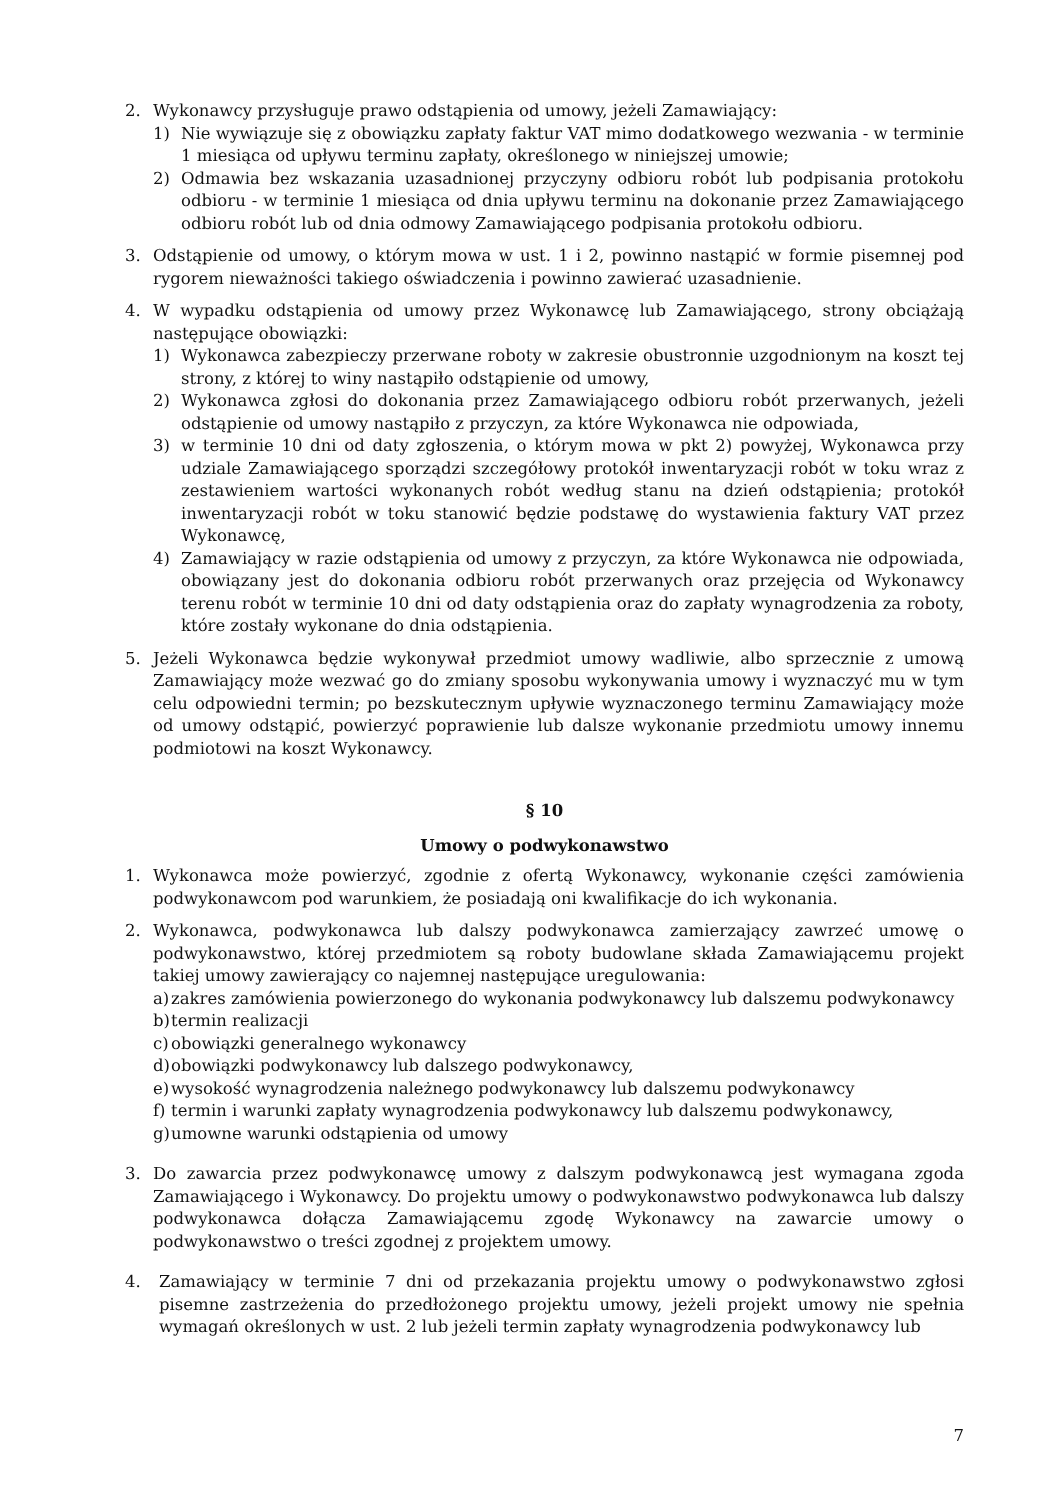2. Wykonawcy przysługuje prawo odstąpienia od umowy, jeżeli Zamawiający:
1) Nie wywiązuje się z obowiązku zapłaty faktur VAT mimo dodatkowego wezwania - w terminie 1 miesiąca od upływu terminu zapłaty, określonego w niniejszej umowie;
2) Odmawia bez wskazania uzasadnionej przyczyny odbioru robót lub podpisania protokołu odbioru - w terminie 1 miesiąca od dnia upływu terminu na dokonanie przez Zamawiającego odbioru robót lub od dnia odmowy Zamawiającego podpisania protokołu odbioru.
3. Odstąpienie od umowy, o którym mowa w ust. 1 i 2, powinno nastąpić w formie pisemnej pod rygorem nieważności takiego oświadczenia i powinno zawierać uzasadnienie.
4. W wypadku odstąpienia od umowy przez Wykonawcę lub Zamawiającego, strony obciążają następujące obowiązki:
1) Wykonawca zabezpieczy przerwane roboty w zakresie obustronnie uzgodnionym na koszt tej strony, z której to winy nastąpiło odstąpienie od umowy,
2) Wykonawca zgłosi do dokonania przez Zamawiającego odbioru robót przerwanych, jeżeli odstąpienie od umowy nastąpiło z przyczyn, za które Wykonawca nie odpowiada,
3) w terminie 10 dni od daty zgłoszenia, o którym mowa w pkt 2) powyżej, Wykonawca przy udziale Zamawiającego sporządzi szczegółowy protokół inwentaryzacji robót w toku wraz z zestawieniem wartości wykonanych robót według stanu na dzień odstąpienia; protokół inwentaryzacji robót w toku stanowić będzie podstawę do wystawienia faktury VAT przez Wykonawcę,
4) Zamawiający w razie odstąpienia od umowy z przyczyn, za które Wykonawca nie odpowiada, obowiązany jest do dokonania odbioru robót przerwanych oraz przejęcia od Wykonawcy terenu robót w terminie 10 dni od daty odstąpienia oraz do zapłaty wynagrodzenia za roboty, które zostały wykonane do dnia odstąpienia.
5. Jeżeli Wykonawca będzie wykonywał przedmiot umowy wadliwie, albo sprzecznie z umową Zamawiający może wezwać go do zmiany sposobu wykonywania umowy i wyznaczyć mu w tym celu odpowiedni termin; po bezskutecznym upływie wyznaczonego terminu Zamawiający może od umowy odstąpić, powierzyć poprawienie lub dalsze wykonanie przedmiotu umowy innemu podmiotowi na koszt Wykonawcy.
§ 10
Umowy o podwykonawstwo
1. Wykonawca może powierzyć, zgodnie z ofertą Wykonawcy, wykonanie części zamówienia podwykonawcom pod warunkiem, że posiadają oni kwalifikacje do ich wykonania.
2. Wykonawca, podwykonawca lub dalszy podwykonawca zamierzający zawrzeć umowę o podwykonawstwo, której przedmiotem są roboty budowlane składa Zamawiającemu projekt takiej umowy zawierający co najemnej następujące uregulowania:
a)
zakres zamówienia powierzonego do wykonania podwykonawcy lub dalszemu podwykonawcy
b)
termin realizacji
c)
obowiązki generalnego wykonawcy
d)
obowiązki podwykonawcy lub dalszego podwykonawcy,
e)
wysokość wynagrodzenia należnego podwykonawcy lub dalszemu podwykonawcy
f)
termin i warunki zapłaty wynagrodzenia podwykonawcy lub dalszemu podwykonawcy,
g)
umowne warunki odstąpienia od umowy
3. Do zawarcia przez podwykonawcę umowy z dalszym podwykonawcą jest wymagana zgoda Zamawiającego i Wykonawcy. Do projektu umowy o podwykonawstwo podwykonawca lub dalszy podwykonawca dołącza Zamawiającemu zgodę Wykonawcy na zawarcie umowy o podwykonawstwo o treści zgodnej z projektem umowy.
4. Zamawiający w terminie 7 dni od przekazania projektu umowy o podwykonawstwo zgłosi pisemne zastrzeżenia do przedłożonego projektu umowy, jeżeli projekt umowy nie spełnia wymagań określonych w ust. 2 lub jeżeli termin zapłaty wynagrodzenia podwykonawcy lub
7